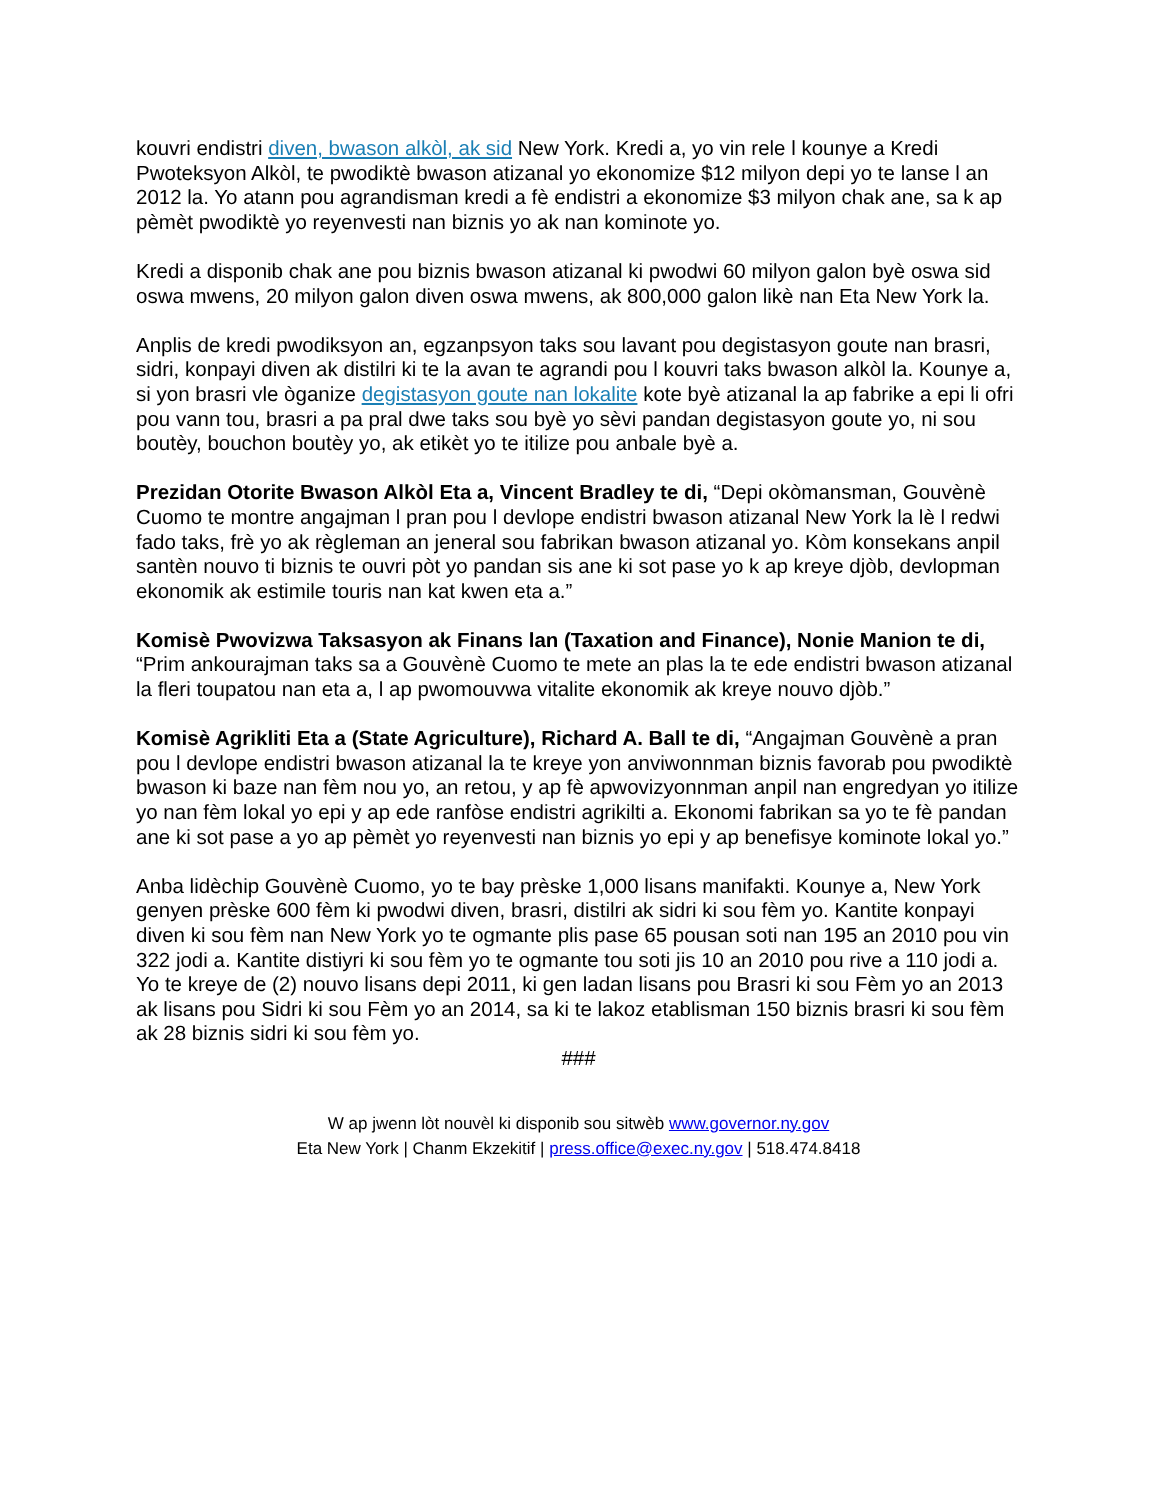kouvri endistri diven, bwason alkòl, ak sid New York. Kredi a, yo vin rele l kounye a Kredi Pwoteksyon Alkòl, te pwodiktè bwason atizanal yo ekonomize $12 milyon depi yo te lanse l an 2012 la. Yo atann pou agrandisman kredi a fè endistri a ekonomize $3 milyon chak ane, sa k ap pèmèt pwodiktè yo reyenvesti nan biznis yo ak nan kominote yo.
Kredi a disponib chak ane pou biznis bwason atizanal ki pwodwi 60 milyon galon byè oswa sid oswa mwens, 20 milyon galon diven oswa mwens, ak 800,000 galon likè nan Eta New York la.
Anplis de kredi pwodiksyon an, egzanpsyon taks sou lavant pou degistasyon goute nan brasri, sidri, konpayi diven ak distilri ki te la avan te agrandi pou l kouvri taks bwason alkòl la. Kounye a, si yon brasri vle òganize degistasyon goute nan lokalite kote byè atizanal la ap fabrike a epi li ofri pou vann tou, brasri a pa pral dwe taks sou byè yo sèvi pandan degistasyon goute yo, ni sou boutèy, bouchon boutèy yo, ak etikèt yo te itilize pou anbale byè a.
Prezidan Otorite Bwason Alkòl Eta a, Vincent Bradley te di, “Depi okòmansman, Gouvènè Cuomo te montre angajman l pran pou l devlope endistri bwason atizanal New York la lè l redwi fado taks, frè yo ak règleman an jeneral sou fabrikan bwason atizanal yo. Kòm konsekans anpil santèn nouvo ti biznis te ouvri pòt yo pandan sis ane ki sot pase yo k ap kreye djòb, devlopman ekonomik ak estimile touris nan kat kwen eta a.”
Komisè Pwovizwa Taksasyon ak Finans lan (Taxation and Finance), Nonie Manion te di, “Prim ankourajman taks sa a Gouvènè Cuomo te mete an plas la te ede endistri bwason atizanal la fleri toupatou nan eta a, l ap pwomouvwa vitalite ekonomik ak kreye nouvo djòb.”
Komisè Agrikliti Eta a (State Agriculture), Richard A. Ball te di, “Angajman Gouvènè a pran pou l devlope endistri bwason atizanal la te kreye yon anviwonnman biznis favorab pou pwodiktè bwason ki baze nan fèm nou yo, an retou, y ap fè apwovizyonnman anpil nan engredyan yo itilize yo nan fèm lokal yo epi y ap ede ranfòse endistri agrikilti a. Ekonomi fabrikan sa yo te fè pandan ane ki sot pase a yo ap pèmèt yo reyenvesti nan biznis yo epi y ap benefisye kominote lokal yo.”
Anba lidèchip Gouvènè Cuomo, yo te bay prèske 1,000 lisans manifakti. Kounye a, New York genyen prèske 600 fèm ki pwodwi diven, brasri, distilri ak sidri ki sou fèm yo. Kantite konpayi diven ki sou fèm nan New York yo te ogmante plis pase 65 pousan soti nan 195 an 2010 pou vin 322 jodi a. Kantite distiyri ki sou fèm yo te ogmante tou soti jis 10 an 2010 pou rive a 110 jodi a. Yo te kreye de (2) nouvo lisans depi 2011, ki gen ladan lisans pou Brasri ki sou Fèm yo an 2013 ak lisans pou Sidri ki sou Fèm yo an 2014, sa ki te lakoz etablisman 150 biznis brasri ki sou fèm ak 28 biznis sidri ki sou fèm yo.
###
W ap jwenn lòt nouvèl ki disponib sou sitwèb www.governor.ny.gov
Eta New York | Chanm Ekzekitif | press.office@exec.ny.gov | 518.474.8418